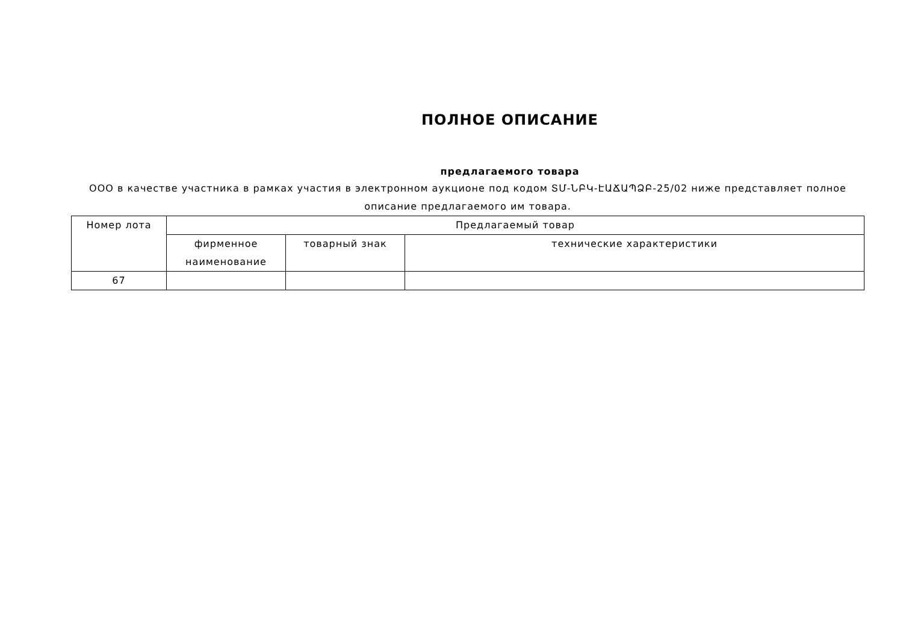ПОЛНОЕ ОПИСАНИЕ
предлагаемого товара
ООО в качестве участника в рамках участия в электронном аукционе под кодом ՏՄ-ՆԲԿ-ԷԱՃԱՊՁԲ-25/02 ниже представляет полное описание предлагаемого им товара.
| Номер лота | Предлагаемый товар | | |
| --- | --- | --- | --- |
| | фирменное наименование | товарный знак | технические характеристики |
| 67 | | | |